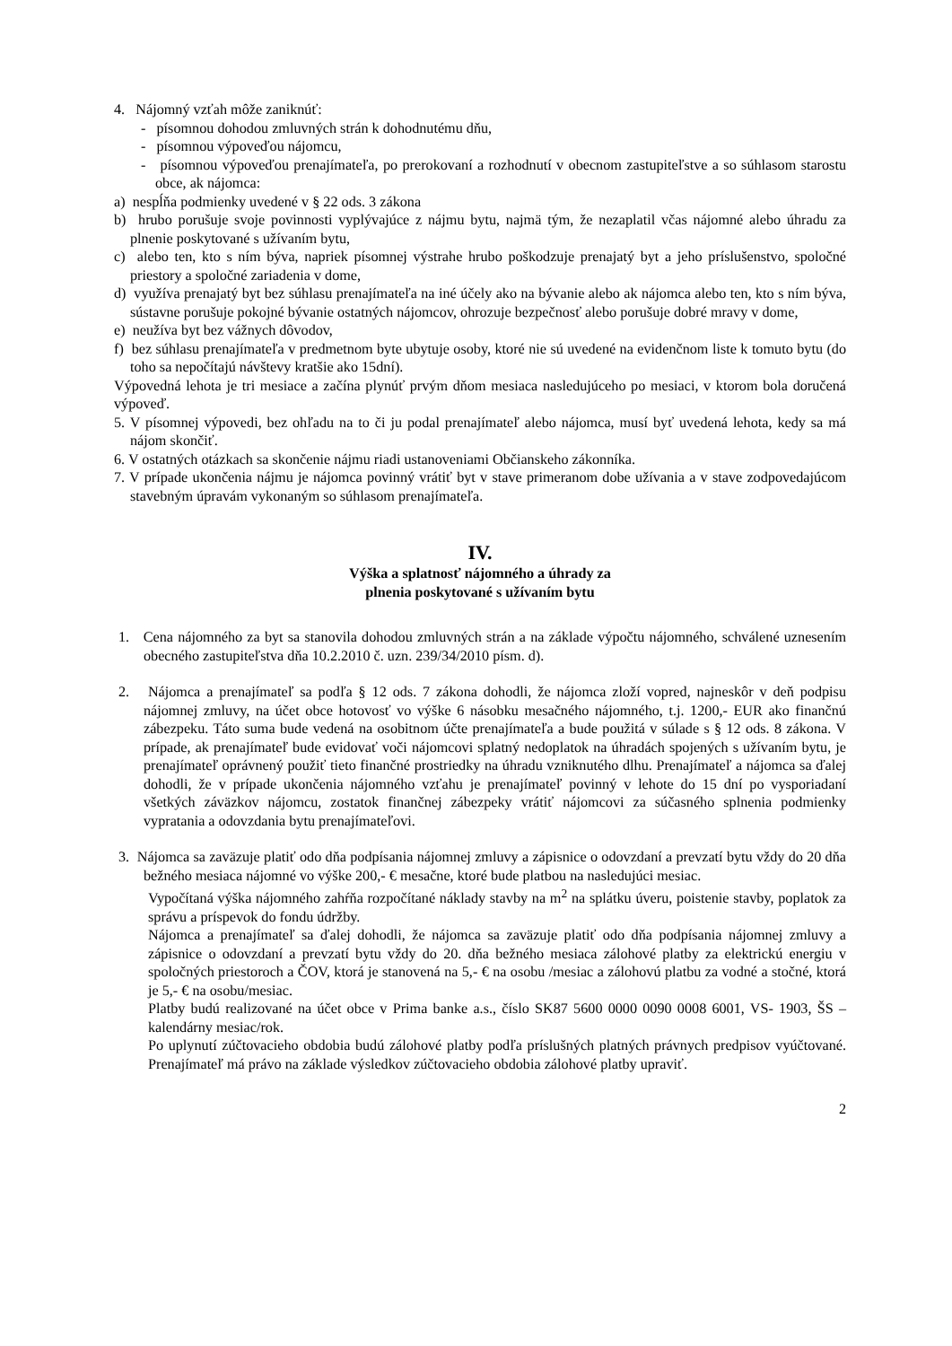4. Nájomný vzťah môže zaniknúť:
- písomnou dohodou zmluvných strán k dohodnutému dňu,
- písomnou výpoveďou nájomcu,
- písomnou výpoveďou prenajímateľa, po prerokovaní a rozhodnutí v obecnom zastupiteľstve a so súhlasom starostu obce, ak nájomca:
a) nespĺňa podmienky uvedené v § 22 ods. 3 zákona
b) hrubo porušuje svoje povinnosti vyplývajúce z nájmu bytu, najmä tým, že nezaplatil včas nájomné alebo úhradu za plnenie poskytované s užívaním bytu,
c) alebo ten, kto s ním býva, napriek písomnej výstrahe hrubo poškodzuje prenajatý byt a jeho príslušenstvo, spoločné priestory a spoločné zariadenia v dome,
d) využíva prenajatý byt bez súhlasu prenajímateľa na iné účely ako na bývanie alebo ak nájomca alebo ten, kto s ním býva, sústavne porušuje pokojné bývanie ostatných nájomcov, ohrozuje bezpečnosť alebo porušuje dobré mravy v dome,
e) neužíva byt bez vážnych dôvodov,
f) bez súhlasu prenajímateľa v predmetnom byte ubytuje osoby, ktoré nie sú uvedené na evidenčnom liste k tomuto bytu (do toho sa nepočítajú návštevy kratšie ako 15dní).
Výpovedná lehota je tri mesiace a začína plynúť prvým dňom mesiaca nasledujúceho po mesiaci, v ktorom bola doručená výpoveď.
5. V písomnej výpovedi, bez ohľadu na to či ju podal prenajímateľ alebo nájomca, musí byť uvedená lehota, kedy sa má nájom skončiť.
6. V ostatných otázkach sa skončenie nájmu riadi ustanoveniami Občianskeho zákonníka.
7. V prípade ukončenia nájmu je nájomca povinný vrátiť byt v stave primeranom dobe užívania a v stave zodpovedajúcom stavebným úpravám vykonaným so súhlasom prenajímateľa.
IV.
Výška a splatnosť nájomného a úhrady za
plnenia poskytované s užívaním bytu
1. Cena nájomného za byt sa stanovila dohodou zmluvných strán a na základe výpočtu nájomného, schválené uznesením obecného zastupiteľstva dňa 10.2.2010 č. uzn. 239/34/2010 písm. d).
2. Nájomca a prenajímateľ sa podľa § 12 ods. 7 zákona dohodli, že nájomca zloží vopred, najneskôr v deň podpisu nájomnej zmluvy, na účet obce hotovosť vo výške 6 násobku mesačného nájomného, t.j. 1200,- EUR ako finančnú zábezpeku. Táto suma bude vedená na osobitnom účte prenajímateľa a bude použitá v súlade s § 12 ods. 8 zákona. V prípade, ak prenajímateľ bude evidovať voči nájomcovi splatný nedoplatok na úhradách spojených s užívaním bytu, je prenajímateľ oprávnený použiť tieto finančné prostriedky na úhradu vzniknutého dlhu. Prenajímateľ a nájomca sa ďalej dohodli, že v prípade ukončenia nájomného vzťahu je prenajímateľ povinný v lehote do 15 dní po vysporiadaní všetkých záväzkov nájomcu, zostatok finančnej zábezpeky vrátiť nájomcovi za súčasného splnenia podmienky vypratania a odovzdania bytu prenajímateľovi.
3. Nájomca sa zaväzuje platiť odo dňa podpísania nájomnej zmluvy a zápisnice o odovzdaní a prevzatí bytu vždy do 20 dňa bežného mesiaca nájomné vo výške 200,- € mesačne, ktoré bude platbou na nasledujúci mesiac.
Vypočítaná výška nájomného zahŕňa rozpočítané náklady stavby na m<sup>2</sup> na splátku úveru, poistenie stavby, poplatok za správu a príspevok do fondu údržby.
Nájomca a prenajímateľ sa ďalej dohodli, že nájomca sa zaväzuje platiť odo dňa podpísania nájomnej zmluvy a zápisnice o odovzdaní a prevzatí bytu vždy do 20. dňa bežného mesiaca zálohové platby za elektrickú energiu v spoločných priestoroch a ČOV, ktorá je stanovená na 5,- € na osobu /mesiac a zálohovú platbu za vodné a stočné, ktorá je 5,- € na osobu/mesiac.
Platby budú realizované na účet obce v Prima banke a.s., číslo SK87 5600 0000 0090 0008 6001, VS- 1903, ŠS – kalendárny mesiac/rok.
Po uplynutí zúčtovacieho obdobia budú zálohové platby podľa príslušných platných právnych predpisov vyúčtované. Prenajímateľ má právo na základe výsledkov zúčtovacieho obdobia zálohové platby upraviť.
2